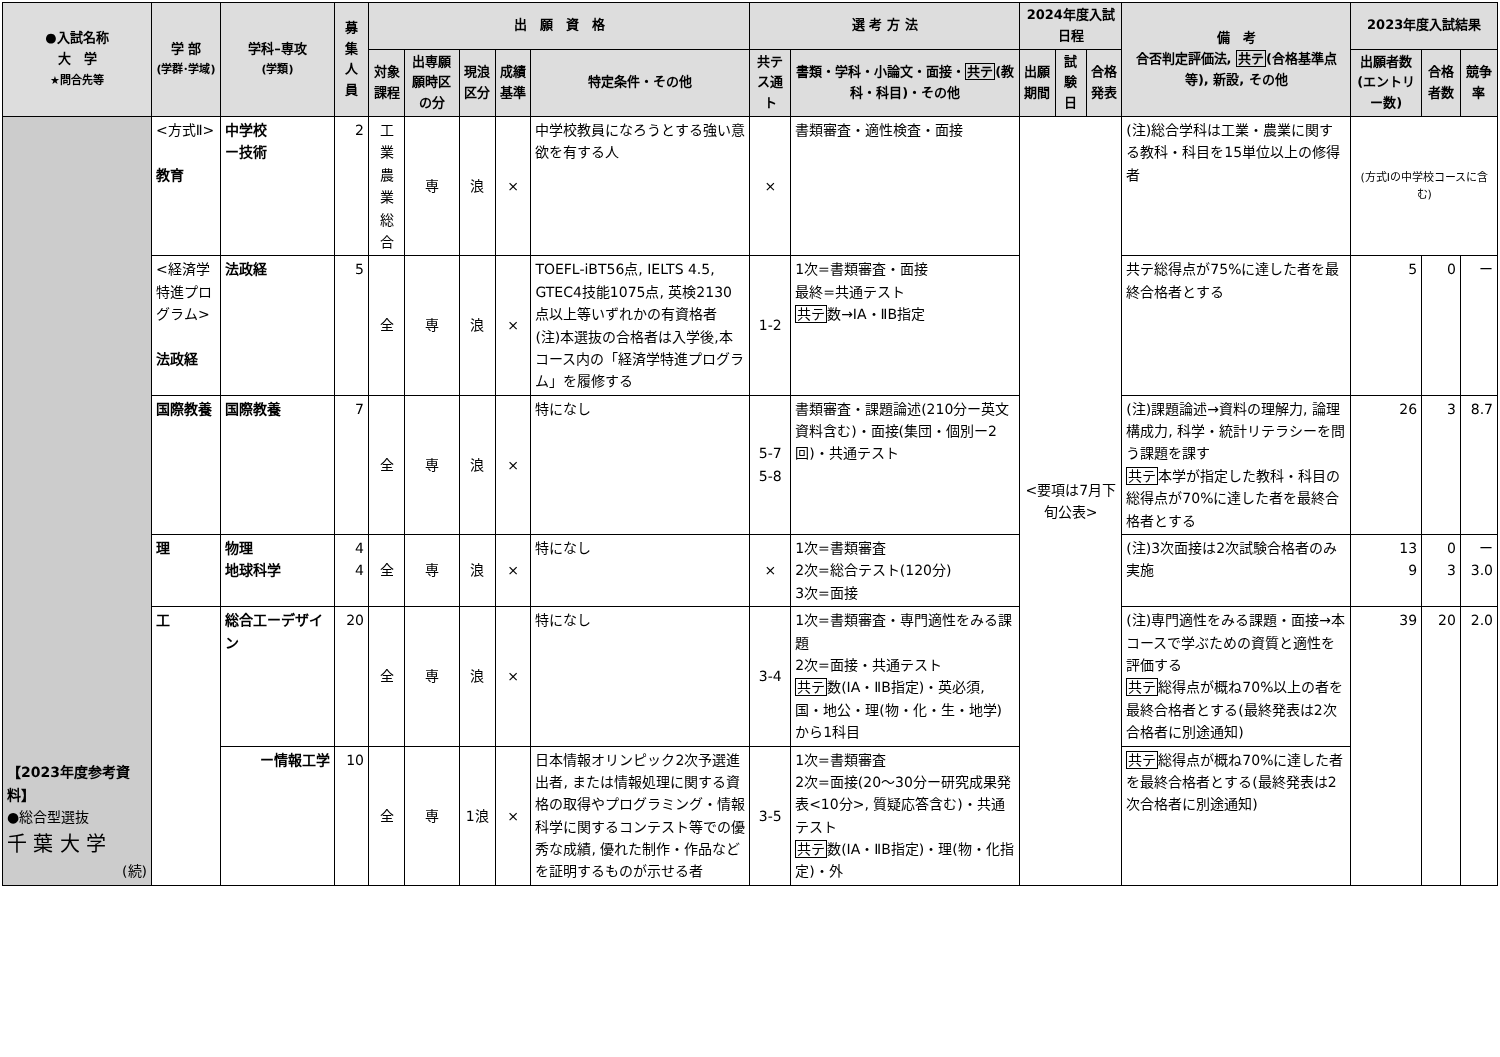| ●入試名称 大 学 ★問合先等 | 学 部 (学群･学域) | 学科–専攻 (学類) | 募集人員 | 出 願 資 格 | | | | | 選 考 方 法 | | 2024年度入試日程 | | | 備 考 合否判定評価法, 共テ (合格基準点等), 新設, その他 | 2023年度入試結果 | | |
| --- | --- | --- | --- | --- | --- | --- | --- | --- | --- | --- | --- | --- | --- | --- | --- | --- | --- |
| | | | | 対象課程 | 出専願願時区の分 | 現浪区分 | 成績基準 | 特定条件・その他 | 共テス通ト | 書類・学科・小論文・面接・ 共テ (教科・科目)・その他 | 出願期間 | 試験日 | 合格発表 | | 出願者数(エントリー数) | 合格者数 | 競争率 |
| 【2023年度参考資料】 ●総合型選抜 千 葉 大 学 (続) | <方式Ⅱ> 教育 | 中学校 ー技術 | 2 | 工業 農業 総合 | 専 | 浪 | × | 中学校教員になろうとする強い意欲を有する人 | × | 書類審査・適性検査・面接 | <要項は7月下旬公表> | | | (注)総合学科は工業・農業に関する教科・科目を15単位以上の修得者 | (方式Ⅰの中学校コースに含む) | | |
| | <経済学特進プログラム> 法政経 | 法政経 | 5 | 全 | 専 | 浪 | × | TOEFL-iBT56点, IELTS 4.5, GTEC4技能1075点, 英検2130点以上等いずれかの有資格者 (注)本選抜の合格者は入学後,本コース内の「経済学特進プログラム」を履修する | 1-2 | 1次=書類審査・面接 最終=共通テスト 共テ 数→ⅠA・ⅡB指定 | | | | 共テ総得点が75%に達した者を最終合格者とする | 5 | 0 | ー |
| | 国際教養 | 国際教養 | 7 | 全 | 専 | 浪 | × | 特になし | 5-7 5-8 | 書類審査・課題論述(210分ー英文資料含む)・面接(集団・個別ー2回)・共通テスト | | | | (注)課題論述→資料の理解力, 論理構成力, 科学・統計リテラシーを問う課題を課す 共テ 本学が指定した教科・科目の総得点が70%に達した者を最終合格者とする | 26 | 3 | 8.7 |
| | 理 | 物理 地球科学 | 4 4 | 全 | 専 | 浪 | × | 特になし | × | 1次=書類審査 2次=総合テスト(120分) 3次=面接 | | | | (注)3次面接は2次試験合格者のみ実施 | 13 9 | 0 3 | ー 3.0 |
| | 工 | 総合工ーデザイン | 20 | 全 | 専 | 浪 | × | 特になし | 3-4 | 1次=書類審査・専門適性をみる課題 2次=面接・共通テスト 共テ 数(ⅠA・ⅡB指定)・英必須, 国・地公・理(物・化・生・地学)から1科目 | | | | (注)専門適性をみる課題・面接→本コースで学ぶための資質と適性を評価する 共テ 総得点が概ね70%以上の者を最終合格者とする(最終発表は2次合格者に別途通知) | 39 | 20 | 2.0 |
| | | ー情報工学 | 10 | 全 | 専 | 1浪 | × | 日本情報オリンピック2次予選進出者, または情報処理に関する資格の取得やプログラミング・情報科学に関するコンテスト等での優秀な成績, 優れた制作・作品などを証明するものが示せる者 | 3-5 | 1次=書類審査 2次=面接(20〜30分ー研究成果発表<10分>, 質疑応答含む)・共通テスト 共テ 数(ⅠA・ⅡB指定)・理(物・化指定)・外 | | | | 共テ 総得点が概ね70%に達した者を最終合格者とする(最終発表は2次合格者に別途通知) | | | |